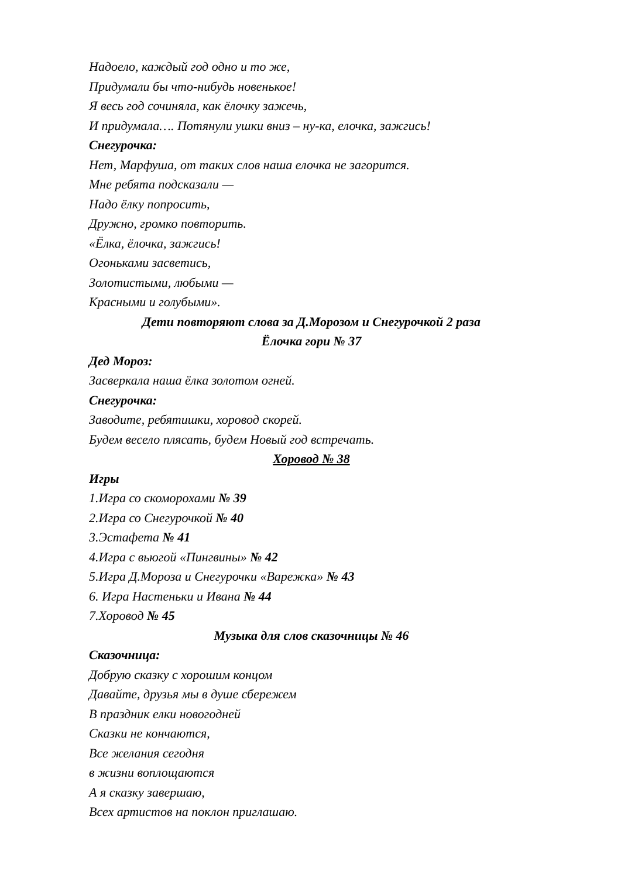Надоело, каждый год одно и то же,
Придумали бы что-нибудь новенькое!
Я весь год сочиняла, как ёлочку зажечь,
И придумала…. Потянули ушки вниз – ну-ка, елочка, зажгись!
Снегурочка:
Нет, Марфуша, от таких слов наша елочка не загорится.
Мне ребята подсказали —
Надо ёлку попросить,
Дружно, громко повторить.
«Ёлка, ёлочка, зажгись!
Огоньками засветись,
Золотистыми, любыми —
Красными и голубыми».
Дети повторяют слова за Д.Морозом и Снегурочкой 2 раза
Ёлочка гори № 37
Дед Мороз:
Засверкала наша ёлка золотом огней.
Снегурочка:
Заводите, ребятишки, хоровод скорей.
Будем весело плясать, будем Новый год встречать.
Хоровод № 38
Игры
1.Игра со скоморохами № 39
2.Игра со Снегурочкой № 40
3.Эстафета № 41
4.Игра с вьюгой «Пингвины» № 42
5.Игра Д.Мороза и Снегурочки «Варежка» № 43
6. Игра Настеньки и Ивана № 44
7.Хоровод № 45
Музыка для слов сказочницы № 46
Сказочница:
Добрую сказку с хорошим концом
Давайте, друзья мы в душе сбережем
В праздник елки новогодней
Сказки не кончаются,
Все желания сегодня
в жизни воплощаются
А я сказку завершаю,
Всех артистов на поклон приглашаю.